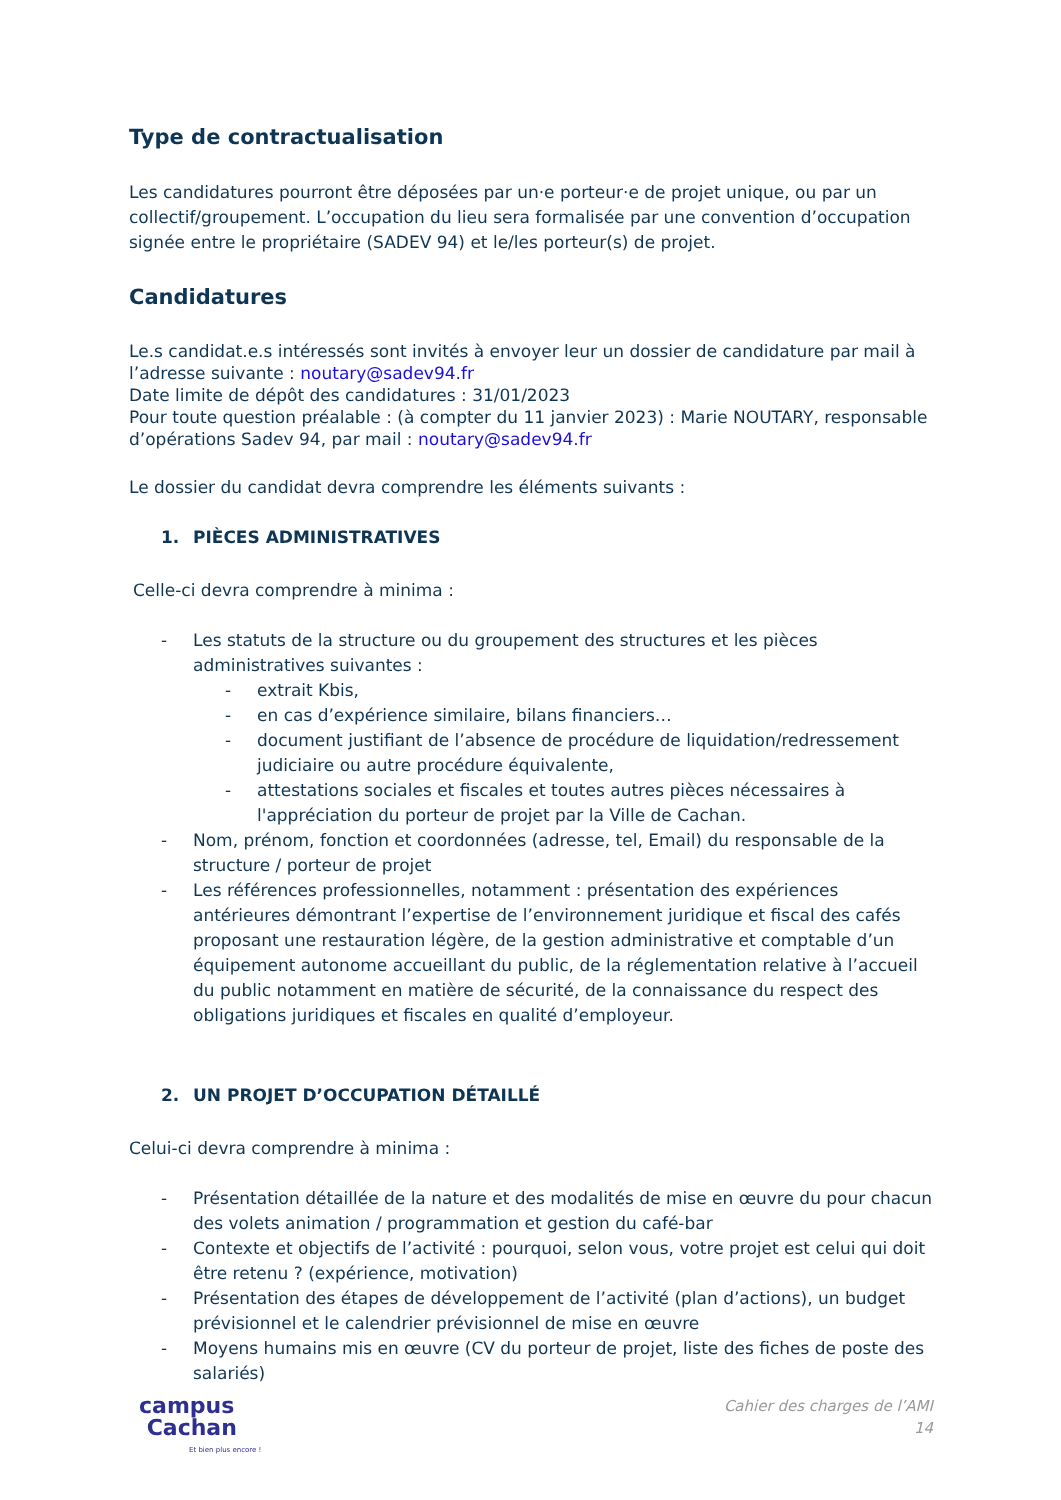Type de contractualisation
Les candidatures pourront être déposées par un·e porteur·e de projet unique, ou par un collectif/groupement. L’occupation du lieu sera formalisée par une convention d’occupation signée entre le propriétaire (SADEV 94) et le/les porteur(s) de projet.
Candidatures
Le.s candidat.e.s intéressés sont invités à envoyer leur un dossier de candidature par mail à l’adresse suivante : noutary@sadev94.fr
Date limite de dépôt des candidatures : 31/01/2023
Pour toute question préalable : (à compter du 11 janvier 2023) : Marie NOUTARY, responsable d’opérations Sadev 94, par mail : noutary@sadev94.fr
Le dossier du candidat devra comprendre les éléments suivants :
1. PIÈCES ADMINISTRATIVES
Celle-ci devra comprendre à minima :
- Les statuts de la structure ou du groupement des structures et les pièces administratives suivantes :
- extrait Kbis,
- en cas d’expérience similaire, bilans financiers…
- document justifiant de l’absence de procédure de liquidation/redressement judiciaire ou autre procédure équivalente,
- attestations sociales et fiscales et toutes autres pièces nécessaires à l'appréciation du porteur de projet par la Ville de Cachan.
- Nom, prénom, fonction et coordonnées (adresse, tel, Email) du responsable de la structure / porteur de projet
- Les références professionnelles, notamment : présentation des expériences antérieures démontrant l’expertise de l’environnement juridique et fiscal des cafés proposant une restauration légère, de la gestion administrative et comptable d’un équipement autonome accueillant du public, de la réglementation relative à l’accueil du public notamment en matière de sécurité, de la connaissance du respect des obligations juridiques et fiscales en qualité d’employeur.
2. UN PROJET D’OCCUPATION DÉTAILLÉ
Celui-ci devra comprendre à minima :
- Présentation détaillée de la nature et des modalités de mise en œuvre du pour chacun des volets animation / programmation et gestion du café-bar
- Contexte et objectifs de l’activité : pourquoi, selon vous, votre projet est celui qui doit être retenu ? (expérience, motivation)
- Présentation des étapes de développement de l’activité (plan d’actions), un budget prévisionnel et le calendrier prévisionnel de mise en œuvre
- Moyens humains mis en œuvre (CV du porteur de projet, liste des fiches de poste des salariés)
campus
Cachan
Et bien plus encore !
Cahier des charges de l’AMI
14